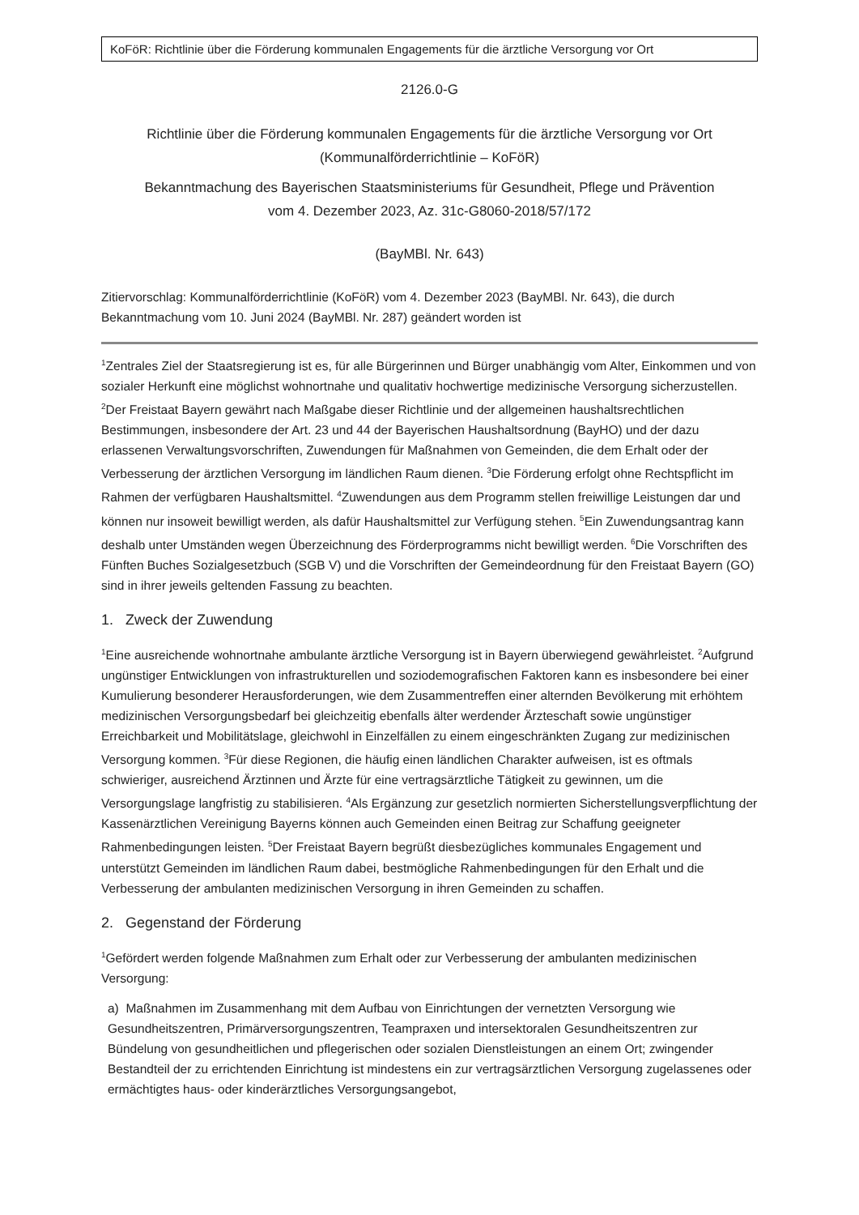KoFöR: Richtlinie über die Förderung kommunalen Engagements für die ärztliche Versorgung vor Ort
2126.0-G
Richtlinie über die Förderung kommunalen Engagements für die ärztliche Versorgung vor Ort
(Kommunalförderrichtlinie – KoFöR)
Bekanntmachung des Bayerischen Staatsministeriums für Gesundheit, Pflege und Prävention
vom 4. Dezember 2023, Az. 31c-G8060-2018/57/172
(BayMBl. Nr. 643)
Zitiervorschlag: Kommunalförderrichtlinie (KoFöR) vom 4. Dezember 2023 (BayMBl. Nr. 643), die durch Bekanntmachung vom 10. Juni 2024 (BayMBl. Nr. 287) geändert worden ist
<sup>1</sup> Zentrales Ziel der Staatsregierung ist es, für alle Bürgerinnen und Bürger unabhängig vom Alter, Einkommen und von sozialer Herkunft eine möglichst wohnortnahe und qualitativ hochwertige medizinische Versorgung sicherzustellen. <sup>2</sup>Der Freistaat Bayern gewährt nach Maßgabe dieser Richtlinie und der allgemeinen haushaltsrechtlichen Bestimmungen, insbesondere der Art. 23 und 44 der Bayerischen Haushaltsordnung (BayHO) und der dazu erlassenen Verwaltungsvorschriften, Zuwendungen für Maßnahmen von Gemeinden, die dem Erhalt oder der Verbesserung der ärztlichen Versorgung im ländlichen Raum dienen. <sup>3</sup>Die Förderung erfolgt ohne Rechtspflicht im Rahmen der verfügbaren Haushaltsmittel. <sup>4</sup>Zuwendungen aus dem Programm stellen freiwillige Leistungen dar und können nur insoweit bewilligt werden, als dafür Haushaltsmittel zur Verfügung stehen. <sup>5</sup>Ein Zuwendungsantrag kann deshalb unter Umständen wegen Überzeichnung des Förderprogramms nicht bewilligt werden. <sup>6</sup>Die Vorschriften des Fünften Buches Sozialgesetzbuch (SGB V) und die Vorschriften der Gemeindeordnung für den Freistaat Bayern (GO) sind in ihrer jeweils geltenden Fassung zu beachten.
1. Zweck der Zuwendung
<sup>1</sup> Eine ausreichende wohnortnahe ambulante ärztliche Versorgung ist in Bayern überwiegend gewährleistet. <sup>2</sup>Aufgrund ungünstiger Entwicklungen von infrastrukturellen und soziodemografischen Faktoren kann es insbesondere bei einer Kumulierung besonderer Herausforderungen, wie dem Zusammentreffen einer alternden Bevölkerung mit erhöhtem medizinischen Versorgungsbedarf bei gleichzeitig ebenfalls älter werdender Ärzteschaft sowie ungünstiger Erreichbarkeit und Mobilitätslage, gleichwohl in Einzelfällen zu einem eingeschränkten Zugang zur medizinischen Versorgung kommen. <sup>3</sup>Für diese Regionen, die häufig einen ländlichen Charakter aufweisen, ist es oftmals schwieriger, ausreichend Ärztinnen und Ärzte für eine vertragsärztliche Tätigkeit zu gewinnen, um die Versorgungslage langfristig zu stabilisieren. <sup>4</sup>Als Ergänzung zur gesetzlich normierten Sicherstellungsverpflichtung der Kassenärztlichen Vereinigung Bayerns können auch Gemeinden einen Beitrag zur Schaffung geeigneter Rahmenbedingungen leisten. <sup>5</sup>Der Freistaat Bayern begrüßt diesbezügliches kommunales Engagement und unterstützt Gemeinden im ländlichen Raum dabei, bestmögliche Rahmenbedingungen für den Erhalt und die Verbesserung der ambulanten medizinischen Versorgung in ihren Gemeinden zu schaffen.
2. Gegenstand der Förderung
<sup>1</sup> Gefördert werden folgende Maßnahmen zum Erhalt oder zur Verbesserung der ambulanten medizinischen Versorgung:
a) Maßnahmen im Zusammenhang mit dem Aufbau von Einrichtungen der vernetzten Versorgung wie Gesundheitszentren, Primärversorgungszentren, Teampraxen und intersektoralen Gesundheitszentren zur Bündelung von gesundheitlichen und pflegerischen oder sozialen Dienstleistungen an einem Ort; zwingender Bestandteil der zu errichtenden Einrichtung ist mindestens ein zur vertragsärztlichen Versorgung zugelassenes oder ermächtigtes haus- oder kinderärztliches Versorgungsangebot,